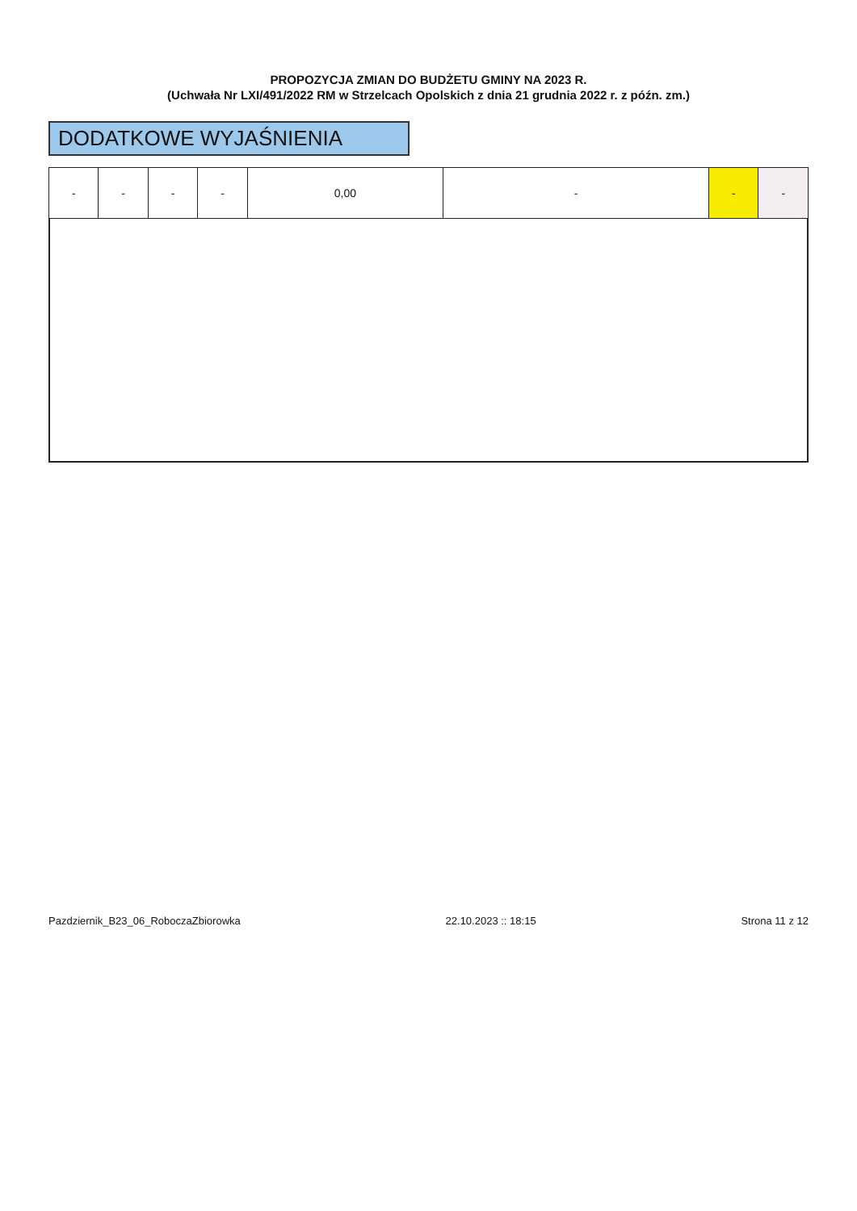PROPOZYCJA ZMIAN DO BUDŻETU GMINY NA 2023 R.
(Uchwała Nr LXI/491/2022 RM w Strzelcach Opolskich z dnia 21 grudnia 2022 r. z późn. zm.)
DODATKOWE WYJAŚNIENIA
| - | - | - | - | 0,00 | - | - | - |
Pazdziernik_B23_06_RoboczaZbiorowka 22.10.2023 :: 18:15 Strona 11 z 12